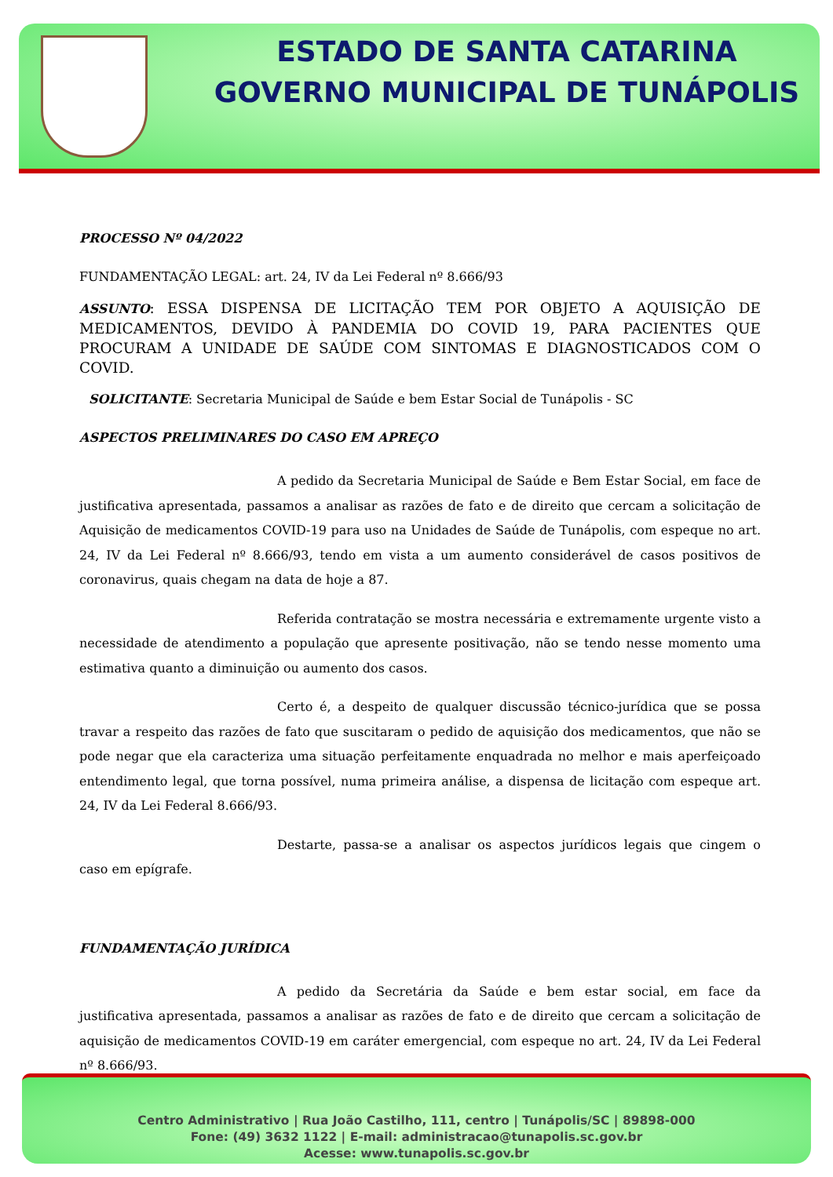ESTADO DE SANTA CATARINA
GOVERNO MUNICIPAL DE TUNÁPOLIS
PROCESSO Nº 04/2022
FUNDAMENTAÇÃO LEGAL: art. 24, IV da Lei Federal nº 8.666/93
ASSUNTO: ESSA DISPENSA DE LICITAÇÃO TEM POR OBJETO A AQUISIÇÃO DE MEDICAMENTOS, DEVIDO À PANDEMIA DO COVID 19, PARA PACIENTES QUE PROCURAM A UNIDADE DE SAÚDE COM SINTOMAS E DIAGNOSTICADOS COM O COVID.
SOLICITANTE: Secretaria Municipal de Saúde e bem Estar Social de Tunápolis - SC
ASPECTOS PRELIMINARES DO CASO EM APREÇO
A pedido da Secretaria Municipal de Saúde e Bem Estar Social, em face de justificativa apresentada, passamos a analisar as razões de fato e de direito que cercam a solicitação de Aquisição de medicamentos COVID-19 para uso na Unidades de Saúde de Tunápolis, com espeque no art. 24, IV da Lei Federal nº 8.666/93, tendo em vista a um aumento considerável de casos positivos de coronavirus, quais chegam na data de hoje a 87.
Referida contratação se mostra necessária e extremamente urgente visto a necessidade de atendimento a população que apresente positivação, não se tendo nesse momento uma estimativa quanto a diminuição ou aumento dos casos.
Certo é, a despeito de qualquer discussão técnico-jurídica que se possa travar a respeito das razões de fato que suscitaram o pedido de aquisição dos medicamentos, que não se pode negar que ela caracteriza uma situação perfeitamente enquadrada no melhor e mais aperfeiçoado entendimento legal, que torna possível, numa primeira análise, a dispensa de licitação com espeque art. 24, IV da Lei Federal 8.666/93.
Destarte, passa-se a analisar os aspectos jurídicos legais que cingem o caso em epígrafe.
FUNDAMENTAÇÃO JURÍDICA
A pedido da Secretária da Saúde e bem estar social, em face da justificativa apresentada, passamos a analisar as razões de fato e de direito que cercam a solicitação de aquisição de medicamentos COVID-19 em caráter emergencial, com espeque no art. 24, IV da Lei Federal nº 8.666/93.
Centro Administrativo | Rua João Castilho, 111, centro | Tunápolis/SC | 89898-000
Fone: (49) 3632 1122 | E-mail: administracao@tunapolis.sc.gov.br
Acesse: www.tunapolis.sc.gov.br